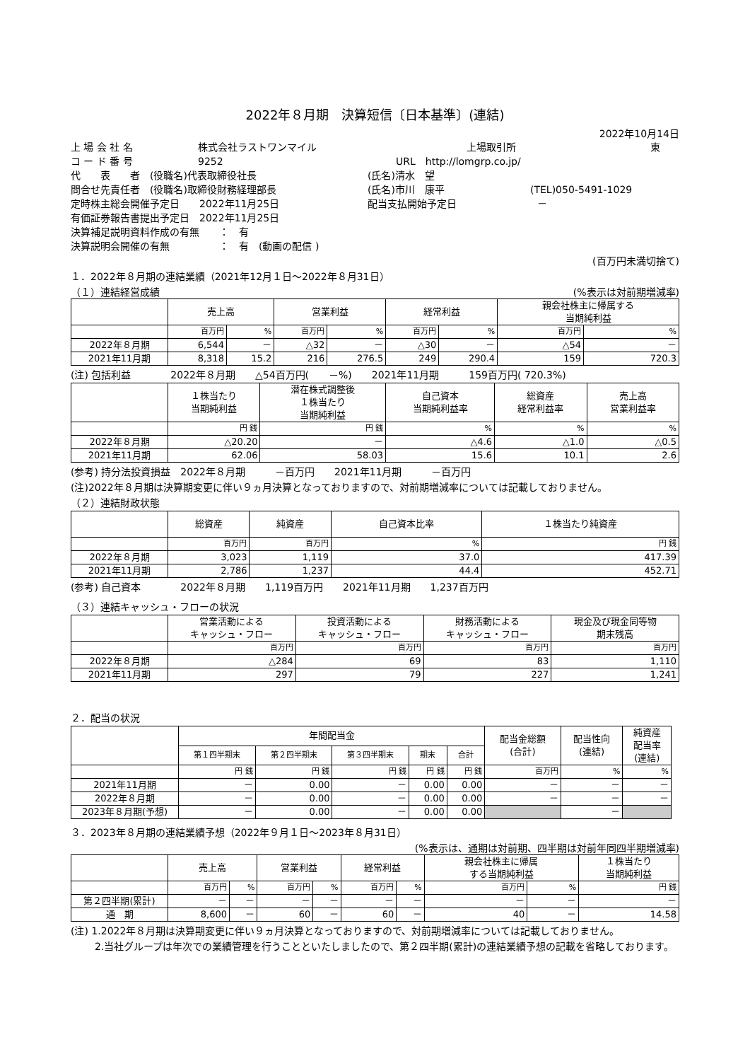2022年８月期　決算短信〔日本基準〕(連結)
2022年10月14日
上 場 会 社 名 株式会社ラストワンマイル 上場取引所 東
コ ー ド 番 号 9252 URL　http://lomgrp.co.jp/
代　　表　　者　(役職名)代表取締役社長 (氏名)清水　望
問合せ先責任者　(役職名)取締役財務経理部長 (氏名)市川　康平 (TEL)050-5491-1029
定時株主総会開催予定日　　2022年11月25日 配当支払開始予定日 －
有価証券報告書提出予定日　2022年11月25日
決算補足説明資料作成の有無　　：　有
決算説明会開催の有無　　　　　：　有　(動画の配信 )
(百万円未満切捨て)
１．2022年８月期の連結業績（2021年12月１日～2022年８月31日）
（１）連結経営成績 (%表示は対前期増減率)
| | 売上高 | | 営業利益 | | 経常利益 | | 親会社株主に帰属する 当期純利益 | |
| --- | --- | --- | --- | --- | --- | --- | --- | --- |
| | 百万円 | % | 百万円 | % | 百万円 | % | 百万円 | % |
| 2022年８月期 | 6,544 | － | △32 | － | △30 | － | △54 | － |
| 2021年11月期 | 8,318 | 15.2 | 216 | 276.5 | 249 | 290.4 | 159 | 720.3 |
(注) 包括利益　　　　2022年８月期　　△54百万円(　　－%)　　2021年11月期　　　159百万円( 720.3%)
| | １株当たり 当期純利益 | 潜在株式調整後 １株当たり 当期純利益 | 自己資本 当期純利益率 | 総資産 経常利益率 | 売上高 営業利益率 |
| --- | --- | --- | --- | --- | --- |
| | 円 銭 | 円 銭 | % | % | % |
| 2022年８月期 | △20.20 | － | △4.6 | △1.0 | △0.5 |
| 2021年11月期 | 62.06 | 58.03 | 15.6 | 10.1 | 2.6 |
(参考) 持分法投資損益　2022年８月期　　　－百万円　　2021年11月期　　　－百万円
(注)2022年８月期は決算期変更に伴い９ヵ月決算となっておりますので、対前期増減率については記載しておりません。
（２）連結財政状態
| | 総資産 | 純資産 | 自己資本比率 | １株当たり純資産 |
| --- | --- | --- | --- | --- |
| | 百万円 | 百万円 | % | 円 銭 |
| 2022年８月期 | 3,023 | 1,119 | 37.0 | 417.39 |
| 2021年11月期 | 2,786 | 1,237 | 44.4 | 452.71 |
(参考) 自己資本　　　　2022年８月期　　1,119百万円　　2021年11月期　　1,237百万円
（３）連結キャッシュ・フローの状況
| | 営業活動による キャッシュ・フロー | 投資活動による キャッシュ・フロー | 財務活動による キャッシュ・フロー | 現金及び現金同等物 期末残高 |
| --- | --- | --- | --- | --- |
| | 百万円 | 百万円 | 百万円 | 百万円 |
| 2022年８月期 | △284 | 69 | 83 | 1,110 |
| 2021年11月期 | 297 | 79 | 227 | 1,241 |
２．配当の状況
| | 年間配当金 | | | | | 配当金総額 (合計) | 配当性向 (連結) | 純資産 配当率 (連結) |
| --- | --- | --- | --- | --- | --- | --- | --- | --- |
| | 第１四半期末 | 第２四半期末 | 第３四半期末 | 期末 | 合計 | | | |
| | 円 銭 | 円 銭 | 円 銭 | 円 銭 | 円 銭 | 百万円 | % | % |
| 2021年11月期 | － | 0.00 | － | 0.00 | 0.00 | － | － | － |
| 2022年８月期 | － | 0.00 | － | 0.00 | 0.00 | － | － | － |
| 2023年８月期(予想) | － | 0.00 | － | 0.00 | 0.00 | | － | |
３．2023年８月期の連結業績予想（2022年９月１日～2023年８月31日）
(%表示は、通期は対前期、四半期は対前年同四半期増減率)
| | 売上高 | | 営業利益 | | 経常利益 | | 親会社株主に帰属 する当期純利益 | | １株当たり 当期純利益 |
| --- | --- | --- | --- | --- | --- | --- | --- | --- | --- |
| | 百万円 | % | 百万円 | % | 百万円 | % | 百万円 | % | 円 銭 |
| 第２四半期(累計) | － | － | － | － | － | － | － | － | － |
| 通 期 | 8,600 | － | 60 | － | 60 | － | 40 | － | 14.58 |
(注) 1.2022年８月期は決算期変更に伴い９ヵ月決算となっておりますので、対前期増減率については記載しておりません。
2.当社グループは年次での業績管理を行うことといたしましたので、第２四半期(累計)の連結業績予想の記載を省略しております。